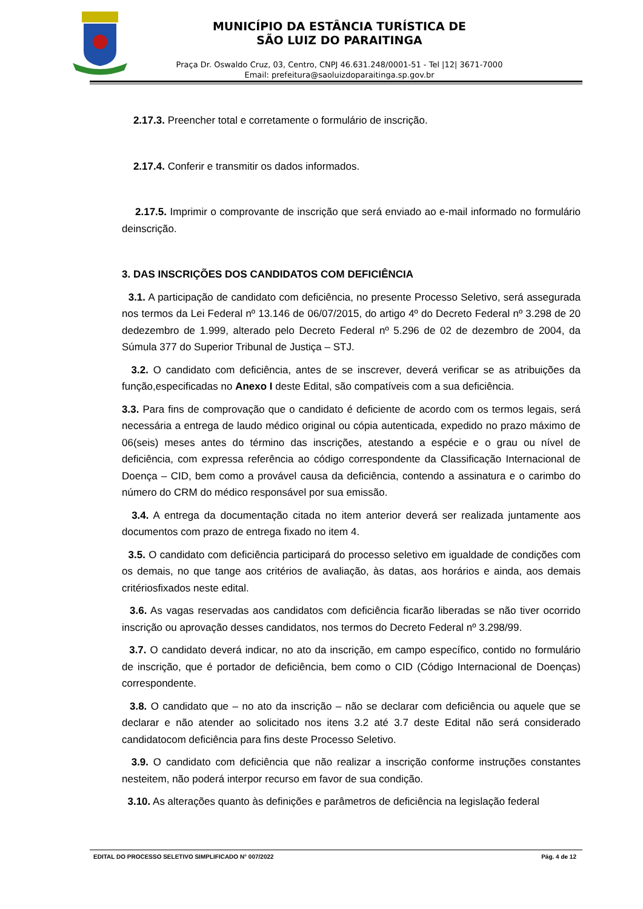MUNICÍPIO DA ESTÂNCIA TURÍSTICA DE
SÃO LUIZ DO PARAITINGA
Praça Dr. Oswaldo Cruz, 03, Centro, CNPJ 46.631.248/0001-51 - Tel |12| 3671-7000
Email: prefeitura@saoluizdoparaitinga.sp.gov.br
2.17.3. Preencher total e corretamente o formulário de inscrição.
2.17.4. Conferir e transmitir os dados informados.
2.17.5. Imprimir o comprovante de inscrição que será enviado ao e-mail informado no formulário deinscrição.
3. DAS INSCRIÇÕES DOS CANDIDATOS COM DEFICIÊNCIA
3.1. A participação de candidato com deficiência, no presente Processo Seletivo, será assegurada nos termos da Lei Federal nº 13.146 de 06/07/2015, do artigo 4º do Decreto Federal nº 3.298 de 20 dedezembro de 1.999, alterado pelo Decreto Federal nº 5.296 de 02 de dezembro de 2004, da Súmula 377 do Superior Tribunal de Justiça – STJ.
3.2. O candidato com deficiência, antes de se inscrever, deverá verificar se as atribuições da função,especificadas no Anexo I deste Edital, são compatíveis com a sua deficiência.
3.3. Para fins de comprovação que o candidato é deficiente de acordo com os termos legais, será necessária a entrega de laudo médico original ou cópia autenticada, expedido no prazo máximo de 06(seis) meses antes do término das inscrições, atestando a espécie e o grau ou nível de deficiência, com expressa referência ao código correspondente da Classificação Internacional de Doença – CID, bem como a provável causa da deficiência, contendo a assinatura e o carimbo do número do CRM do médico responsável por sua emissão.
3.4. A entrega da documentação citada no item anterior deverá ser realizada juntamente aos documentos com prazo de entrega fixado no item 4.
3.5. O candidato com deficiência participará do processo seletivo em igualdade de condições com os demais, no que tange aos critérios de avaliação, às datas, aos horários e ainda, aos demais critériosfixados neste edital.
3.6. As vagas reservadas aos candidatos com deficiência ficarão liberadas se não tiver ocorrido inscrição ou aprovação desses candidatos, nos termos do Decreto Federal nº 3.298/99.
3.7. O candidato deverá indicar, no ato da inscrição, em campo específico, contido no formulário de inscrição, que é portador de deficiência, bem como o CID (Código Internacional de Doenças) correspondente.
3.8. O candidato que – no ato da inscrição – não se declarar com deficiência ou aquele que se declarar e não atender ao solicitado nos itens 3.2 até 3.7 deste Edital não será considerado candidatocom deficiência para fins deste Processo Seletivo.
3.9. O candidato com deficiência que não realizar a inscrição conforme instruções constantes nesteitem, não poderá interpor recurso em favor de sua condição.
3.10. As alterações quanto às definições e parâmetros de deficiência na legislação federal
EDITAL DO PROCESSO SELETIVO SIMPLIFICADO N° 007/2022 Pág. 4 de 12